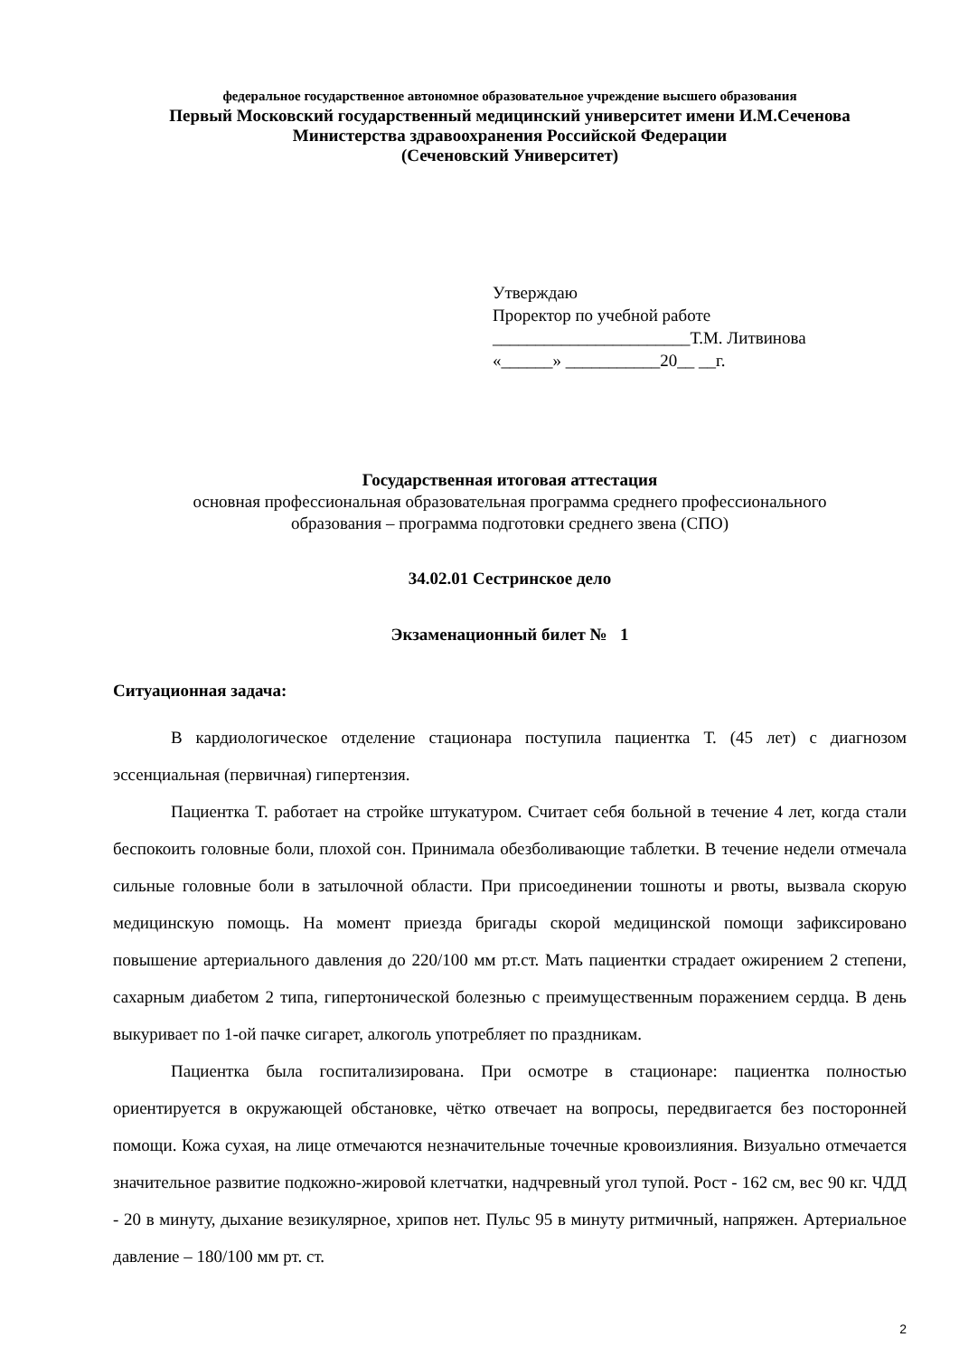федеральное государственное автономное образовательное учреждение высшего образования
Первый Московский государственный медицинский университет имени И.М.Сеченова
Министерства здравоохранения Российской Федерации
(Сеченовский Университет)
Утверждаю
Проректор по учебной работе
_______________________Т.М. Литвинова
«______» ___________20__ __г.
Государственная итоговая аттестация
основная профессиональная образовательная программа среднего профессионального
образования – программа подготовки среднего звена (СПО)
34.02.01 Сестринское дело
Экзаменационный билет № 1
Ситуационная задача:
В кардиологическое отделение стационара поступила пациентка Т. (45 лет) с диагнозом эссенциальная (первичная) гипертензия.
Пациентка Т. работает на стройке штукатуром. Считает себя больной в течение 4 лет, когда стали беспокоить головные боли, плохой сон. Принимала обезболивающие таблетки. В течение недели отмечала сильные головные боли в затылочной области. При присоединении тошноты и рвоты, вызвала скорую медицинскую помощь. На момент приезда бригады скорой медицинской помощи зафиксировано повышение артериального давления до 220/100 мм рт.ст. Мать пациентки страдает ожирением 2 степени, сахарным диабетом 2 типа, гипертонической болезнью с преимущественным поражением сердца. В день выкуривает по 1-ой пачке сигарет, алкоголь употребляет по праздникам.
Пациентка была госпитализирована. При осмотре в стационаре: пациентка полностью ориентируется в окружающей обстановке, чётко отвечает на вопросы, передвигается без посторонней помощи. Кожа сухая, на лице отмечаются незначительные точечные кровоизлияния. Визуально отмечается значительное развитие подкожно-жировой клетчатки, надчревный угол тупой. Рост - 162 см, вес 90 кг. ЧДД - 20 в минуту, дыхание везикулярное, хрипов нет. Пульс 95 в минуту ритмичный, напряжен. Артериальное давление – 180/100 мм рт. ст.
2